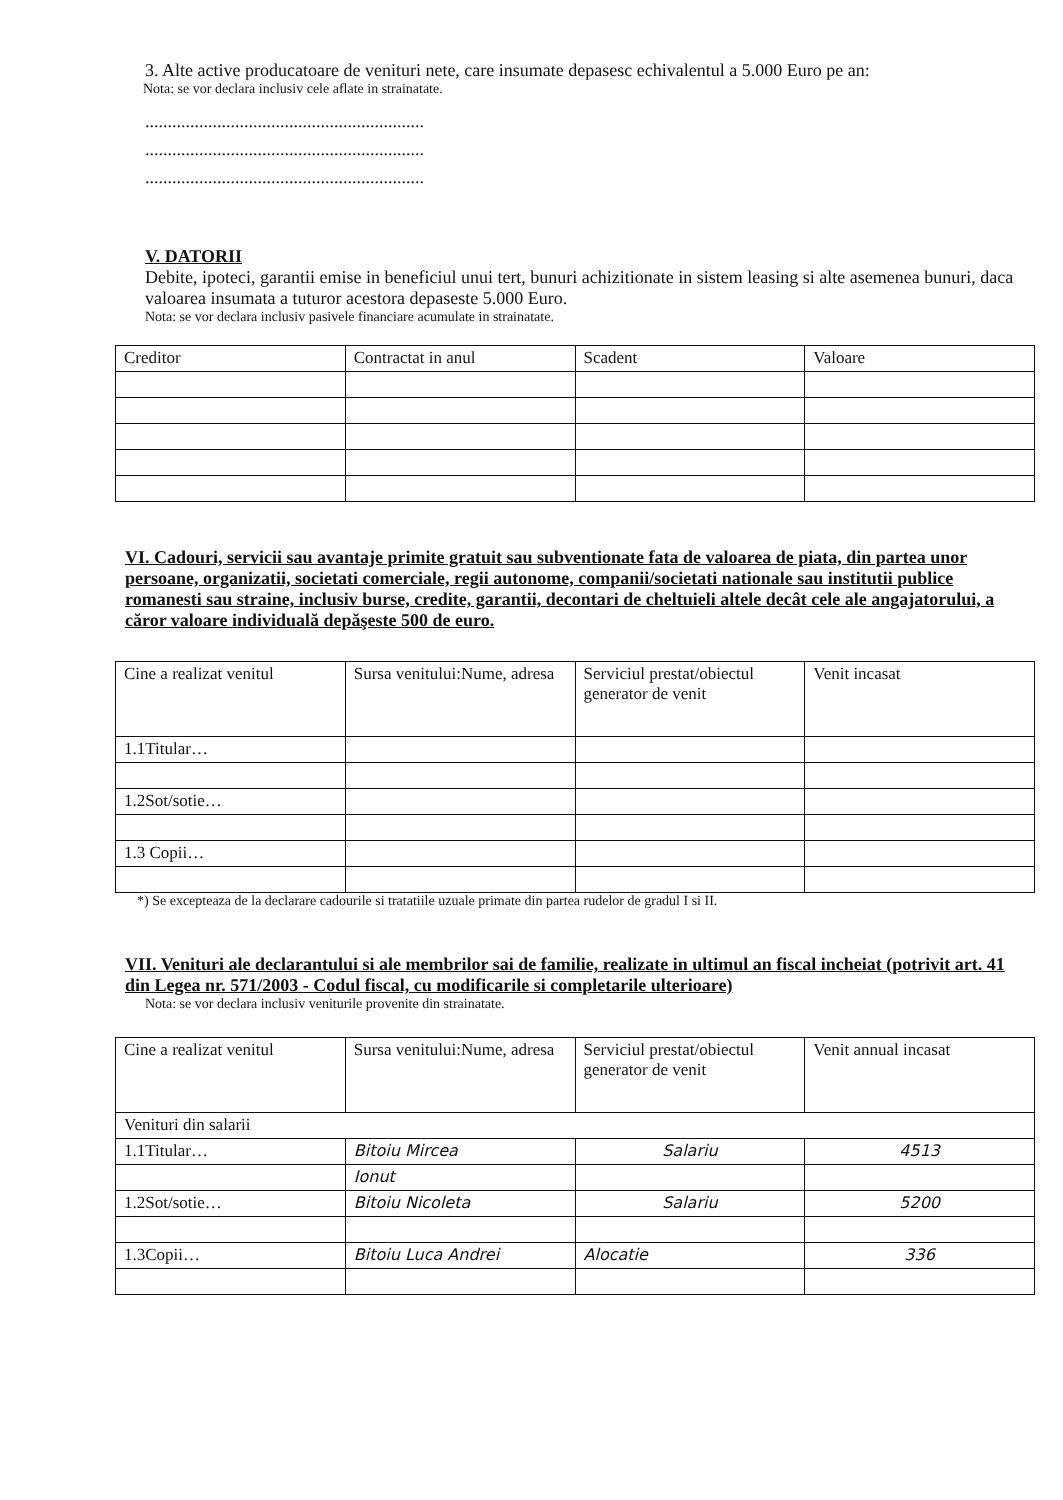3. Alte active producatoare de venituri nete, care insumate depasesc echivalentul a 5.000 Euro pe an:
Nota: se vor declara inclusiv cele aflate in strainatate.
..............................................................
..............................................................
..............................................................
V. DATORII
Debite, ipoteci, garantii emise in beneficiul unui tert, bunuri achizitionate in sistem leasing si alte asemenea bunuri, daca valoarea insumata a tuturor acestora depaseste 5.000 Euro.
Nota: se vor declara inclusiv pasivele financiare acumulate in strainatate.
| Creditor | Contractat in anul | Scadent | Valoare |
VI. Cadouri, servicii sau avantaje primite gratuit sau subventionate fata de valoarea de piata, din partea unor persoane, organizatii, societati comerciale, regii autonome, companii/societati nationale sau institutii publice romanesti sau straine, inclusiv burse, credite, garantii, decontari de cheltuieli altele decât cele ale angajatorului, a căror valoare individuală depăşeste 500 de euro.
| Cine a realizat venitul | Sursa venitului:Nume, adresa | Serviciul prestat/obiectul generator de venit | Venit incasat |
| 1.1Titular… | | | |
| 1.2Sot/sotie… | | | |
| 1.3 Copii… | | | |
*) Se excepteaza de la declarare cadourile si tratatiile uzuale primate din partea rudelor de gradul I si II.
VII. Venituri ale declarantului si ale membrilor sai de familie, realizate in ultimul an fiscal incheiat (potrivit art. 41 din Legea nr. 571/2003 - Codul fiscal, cu modificarile si completarile ulterioare)
Nota: se vor declara inclusiv veniturile provenite din strainatate.
| Cine a realizat venitul | Sursa venitului:Nume, adresa | Serviciul prestat/obiectul generator de venit | Venit annual incasat |
| Venituri din salarii | | | |
| 1.1Titular… | Bitoiu Mircea | Salariu | 4513 |
| | Ionut | | |
| 1.2Sot/sotie… | Bitoiu Nicoleta | Salariu | 5200 |
| 1.3Copii… | Bitoiu Luca Andrei | Alocatie | 336 |